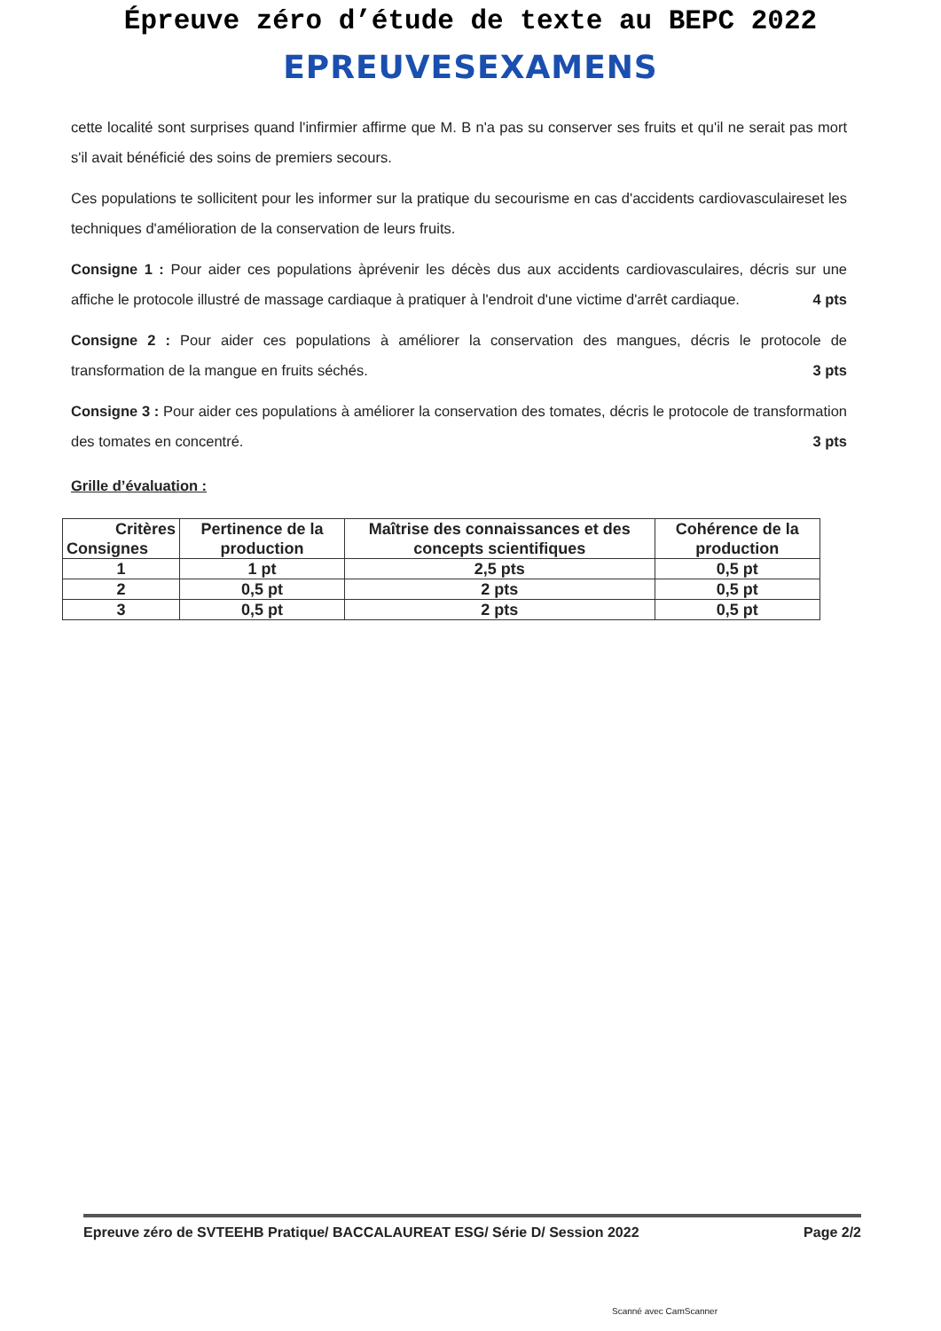Épreuve zéro d’étude de texte au BEPC 2022
EPREUVESEXAMENS
cette localité sont surprises quand l'infirmier affirme que M. B n'a pas su conserver ses fruits et qu'il ne serait pas mort s'il avait bénéficié des soins de premiers secours.
Ces populations te sollicitent pour les informer sur la pratique du secourisme en cas d'accidents cardiovasculaireset les techniques d'amélioration de la conservation de leurs fruits.
Consigne 1 : Pour aider ces populations àprévenir les décès dus aux accidents cardiovasculaires, décris sur une affiche le protocole illustré de massage cardiaque à pratiquer à l'endroit d'une victime d'arrêt cardiaque. 4 pts
Consigne 2 : Pour aider ces populations à améliorer la conservation des mangues, décris le protocole de transformation de la mangue en fruits séchés. 3 pts
Consigne 3 : Pour aider ces populations à améliorer la conservation des tomates, décris le protocole de transformation des tomates en concentré. 3 pts
Grille d’évaluation :
| Critères Consignes | Pertinence de la production | Maîtrise des connaissances et des concepts scientifiques | Cohérence de la production |
| --- | --- | --- | --- |
| 1 | 1 pt | 2,5 pts | 0,5 pt |
| 2 | 0,5 pt | 2 pts | 0,5 pt |
| 3 | 0,5 pt | 2 pts | 0,5 pt |
Epreuve zéro de SVTEEHB Pratique/ BACCALAUREAT ESG/ Série D/ Session 2022 Page 2/2
Scanné avec CamScanner